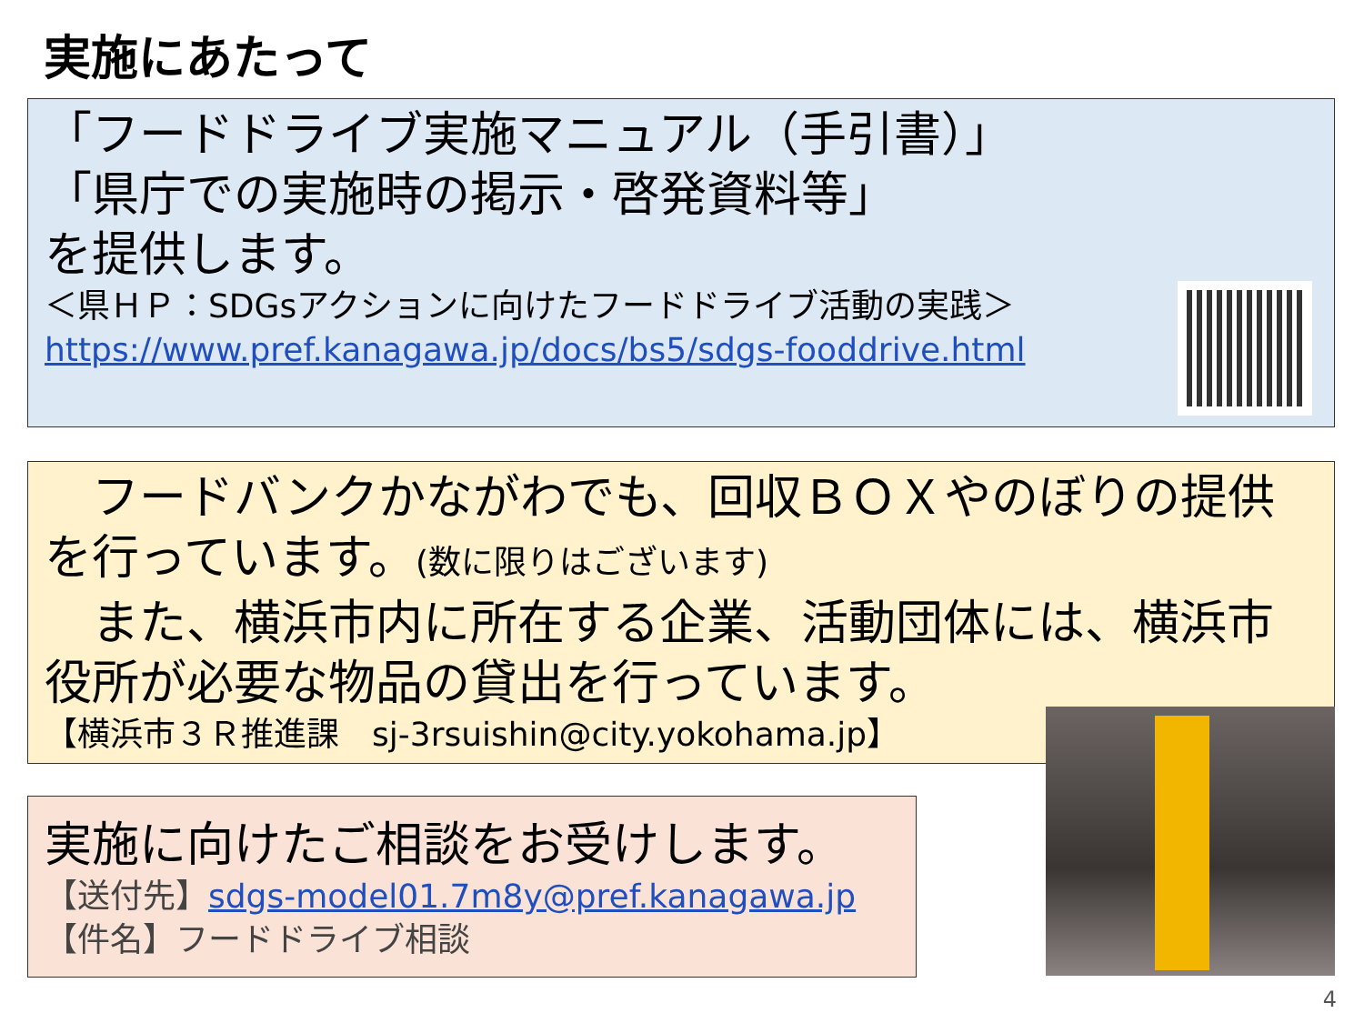実施にあたって
「フードドライブ実施マニュアル（手引書）」
「県庁での実施時の掲示・啓発資料等」
を提供します。
＜県ＨＰ：SDGsアクションに向けたフードドライブ活動の実践＞
https://www.pref.kanagawa.jp/docs/bs5/sdgs-fooddrive.html
　フードバンクかながわでも、回収ＢＯＸやのぼりの提供を行っています。(数に限りはございます)
　また、横浜市内に所在する企業、活動団体には、横浜市役所が必要な物品の貸出を行っています。
【横浜市３Ｒ推進課　sj-3rsuishin@city.yokohama.jp】
実施に向けたご相談をお受けします。
【送付先】sdgs-model01.7m8y@pref.kanagawa.jp
【件名】フードドライブ相談
4